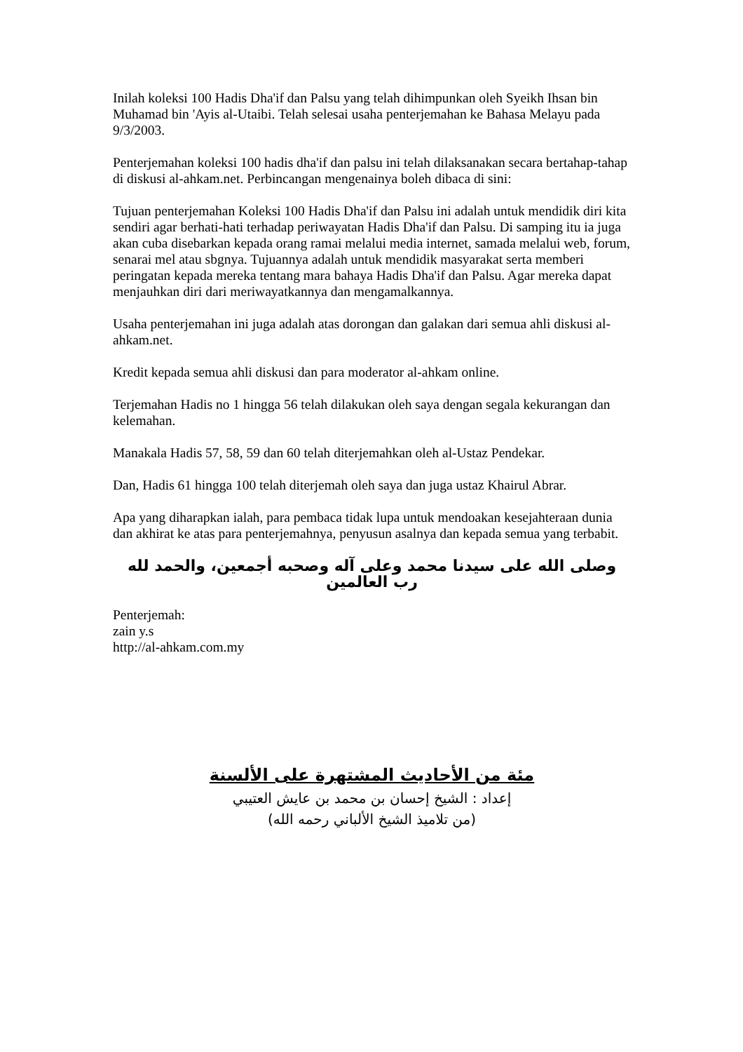Inilah koleksi 100 Hadis Dha'if dan Palsu yang telah dihimpunkan oleh Syeikh Ihsan bin Muhamad bin 'Ayis al-Utaibi. Telah selesai usaha penterjemahan ke Bahasa Melayu pada 9/3/2003.
Penterjemahan koleksi 100 hadis dha'if dan palsu ini telah dilaksanakan secara bertahap-tahap di diskusi al-ahkam.net. Perbincangan mengenainya boleh dibaca di sini:
Tujuan penterjemahan Koleksi 100 Hadis Dha'if dan Palsu ini adalah untuk mendidik diri kita sendiri agar berhati-hati terhadap periwayatan Hadis Dha'if dan Palsu. Di samping itu ia juga akan cuba disebarkan kepada orang ramai melalui media internet, samada melalui web, forum, senarai mel atau sbgnya. Tujuannya adalah untuk mendidik masyarakat serta memberi peringatan kepada mereka tentang mara bahaya Hadis Dha'if dan Palsu. Agar mereka dapat menjauhkan diri dari meriwayatkannya dan mengamalkannya.
Usaha penterjemahan ini juga adalah atas dorongan dan galakan dari semua ahli diskusi al-ahkam.net.
Kredit kepada semua ahli diskusi dan para moderator al-ahkam online.
Terjemahan Hadis no 1 hingga 56 telah dilakukan oleh saya dengan segala kekurangan dan kelemahan.
Manakala Hadis 57, 58, 59 dan 60 telah diterjemahkan oleh al-Ustaz Pendekar.
Dan, Hadis 61 hingga 100 telah diterjemah oleh saya dan juga ustaz Khairul Abrar.
Apa yang diharapkan ialah, para pembaca tidak lupa untuk mendoakan kesejahteraan dunia dan akhirat ke atas para penterjemahnya, penyusun asalnya dan kepada semua yang terbabit.
وصلى الله على سيدنا محمد وعلى آله وصحبه أجمعين، والحمد لله رب العالمين
Penterjemah:
zain y.s
http://al-ahkam.com.my
مئة من الأحاديث المشتهرة على الألسنة
إعداد : الشيخ إحسان بن محمد بن عايش العتيبي
(من تلاميذ الشيخ الألباني رحمه الله)